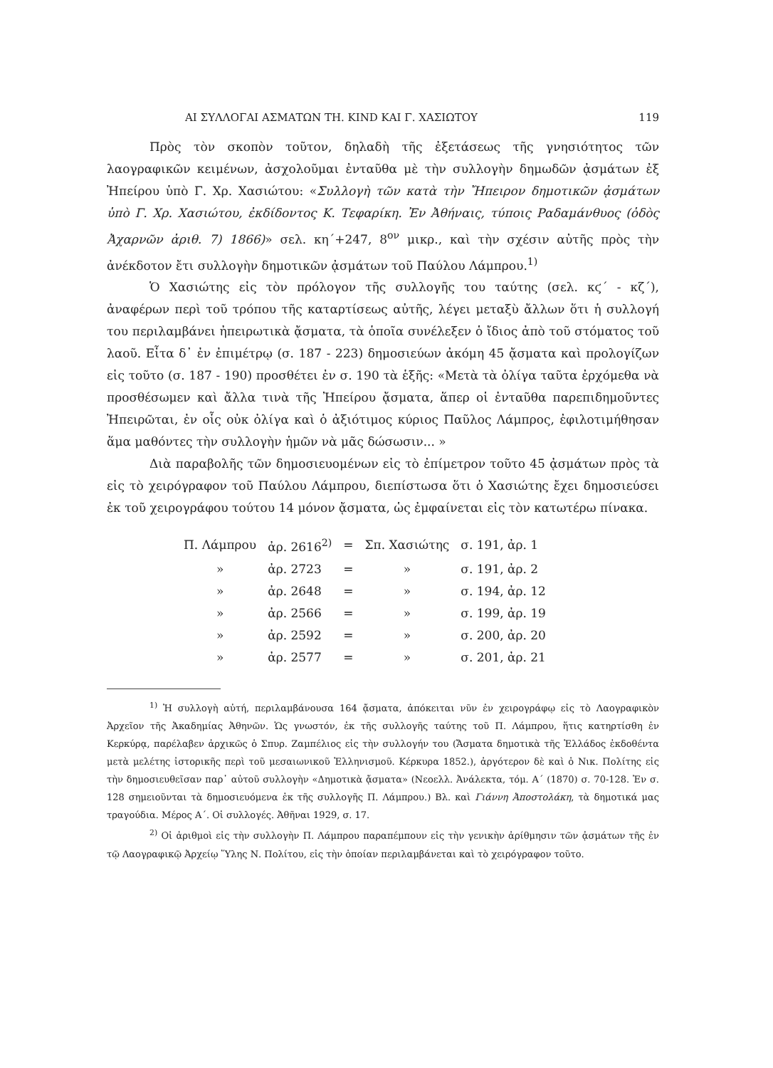ΑΙ ΣΥΛΛΟΓΑΙ ΑΣΜΑΤΩΝ ΤΗ. KIND ΚΑΙ Γ. ΧΑΣΙΩΤΟΥ 119
Πρὸς τὸν σκοπὸν τοῦτον, δηλαδὴ τῆς ἐξετάσεως τῆς γνησιότητος τῶν λαογραφικῶν κειμένων, ἀσχολοῦμαι ἐνταῦθα μὲ τὴν συλλογὴν δημωδῶν ᾀσμάτων ἐξ Ἠπείρου ὑπὸ Γ. Χρ. Χασιώτου: «Συλλογὴ τῶν κατὰ τὴν Ἤπειρον δημοτικῶν ᾀσμάτων ὑπὸ Γ. Χρ. Χασιώτου, ἐκδίδοντος Κ. Τεφαρίκη. Ἐν Ἀθήναις, τύποις Ραδαμάνθυος (ὁδὸς Ἀχαρνῶν ἀριθ. 7) 1866)» σελ. κη´+247, 8<sup>ον</sup> μικρ., καὶ τὴν σχέσιν αὐτῆς πρὸς τὴν ἀνέκδοτον ἔτι συλλογὴν δημοτικῶν ᾀσμάτων τοῦ Παύλου Λάμπρου.<sup>1)</sup>
Ὁ Χασιώτης εἰς τὸν πρόλογον τῆς συλλογῆς του ταύτης (σελ. κϛ´ - κζ´), ἀναφέρων περὶ τοῦ τρόπου τῆς καταρτίσεως αὐτῆς, λέγει μεταξὺ ἄλλων ὅτι ἡ συλλογή του περιλαμβάνει ἠπειρωτικὰ ᾄσματα, τὰ ὁποῖα συνέλεξεν ὁ ἴδιος ἀπὸ τοῦ στόματος τοῦ λαοῦ. Εἶτα δ᾽ ἐν ἐπιμέτρῳ (σ. 187 - 223) δημοσιεύων ἀκόμη 45 ᾄσματα καὶ προλογίζων εἰς τοῦτο (σ. 187 - 190) προσθέτει ἐν σ. 190 τὰ ἑξῆς: «Μετὰ τὰ ὀλίγα ταῦτα ἐρχόμεθα νὰ προσθέσωμεν καὶ ἄλλα τινὰ τῆς Ἠπείρου ᾄσματα, ἅπερ οἱ ἐνταῦθα παρεπιδημοῦντες Ἠπειρῶται, ἐν οἷς οὐκ ὀλίγα καὶ ὁ ἀξιότιμος κύριος Παῦλος Λάμπρος, ἐφιλοτιμήθησαν ἅμα μαθόντες τὴν συλλογὴν ἡμῶν νὰ μᾶς δώσωσιν... »
Διὰ παραβολῆς τῶν δημοσιευομένων εἰς τὸ ἐπίμετρον τοῦτο 45 ᾀσμάτων πρὸς τὰ εἰς τὸ χειρόγραφον τοῦ Παύλου Λάμπρου, διεπίστωσα ὅτι ὁ Χασιώτης ἔχει δημοσιεύσει ἐκ τοῦ χειρογράφου τούτου 14 μόνον ᾄσματα, ὡς ἐμφαίνεται εἰς τὸν κατωτέρω πίνακα.
| Π. Λάμπρου | ἀρ. 2616<sup>2)</sup> | = | Σπ. Χασιώτης | σ. 191, ἀρ. 1 |
| » | ἀρ. 2723 | = | » | σ. 191, ἀρ. 2 |
| » | ἀρ. 2648 | = | » | σ. 194, ἀρ. 12 |
| » | ἀρ. 2566 | = | » | σ. 199, ἀρ. 19 |
| » | ἀρ. 2592 | = | » | σ. 200, ἀρ. 20 |
| » | ἀρ. 2577 | = | » | σ. 201, ἀρ. 21 |
<sup>1)</sup> Ἡ συλλογὴ αὐτή, περιλαμβάνουσα 164 ᾄσματα, ἀπόκειται νῦν ἐν χειρογράφῳ εἰς τὸ Λαογραφικὸν Ἀρχεῖον τῆς Ἀκαδημίας Ἀθηνῶν. Ὡς γνωστόν, ἐκ τῆς συλλογῆς ταύτης τοῦ Π. Λάμπρου, ἥτις κατηρτίσθη ἐν Κερκύρᾳ, παρέλαβεν ἀρχικῶς ὁ Σπυρ. Ζαμπέλιος εἰς τὴν συλλογήν του (Ἄσματα δημοτικὰ τῆς Ἑλλάδος ἐκδοθέντα μετὰ μελέτης ἱστορικῆς περὶ τοῦ μεσαιωνικοῦ Ἑλληνισμοῦ. Κέρκυρα 1852.), ἀργότερον δὲ καὶ ὁ Νικ. Πολίτης εἰς τὴν δημοσιευθεῖσαν παρ᾽ αὐτοῦ συλλογὴν «Δημοτικὰ ᾄσματα» (Νεοελλ. Ἀνάλεκτα, τόμ. Α´ (1870) σ. 70-128. Ἐν σ. 128 σημειοῦνται τὰ δημοσιευόμενα ἐκ τῆς συλλογῆς Π. Λάμπρου.) Βλ. καὶ Γιάννη Ἀποστολάκη, τὰ δημοτικά μας τραγούδια. Μέρος Α´. Οἱ συλλογές. Ἀθῆναι 1929, σ. 17.
<sup>2)</sup> Οἱ ἀριθμοὶ εἰς τὴν συλλογὴν Π. Λάμπρου παραπέμπουν εἰς τὴν γενικὴν ἀρίθμησιν τῶν ᾀσμάτων τῆς ἐν τῷ Λαογραφικῷ Ἀρχείῳ Ὕλης Ν. Πολίτου, εἰς τὴν ὁποίαν περιλαμβάνεται καὶ τὸ χειρόγραφον τοῦτο.